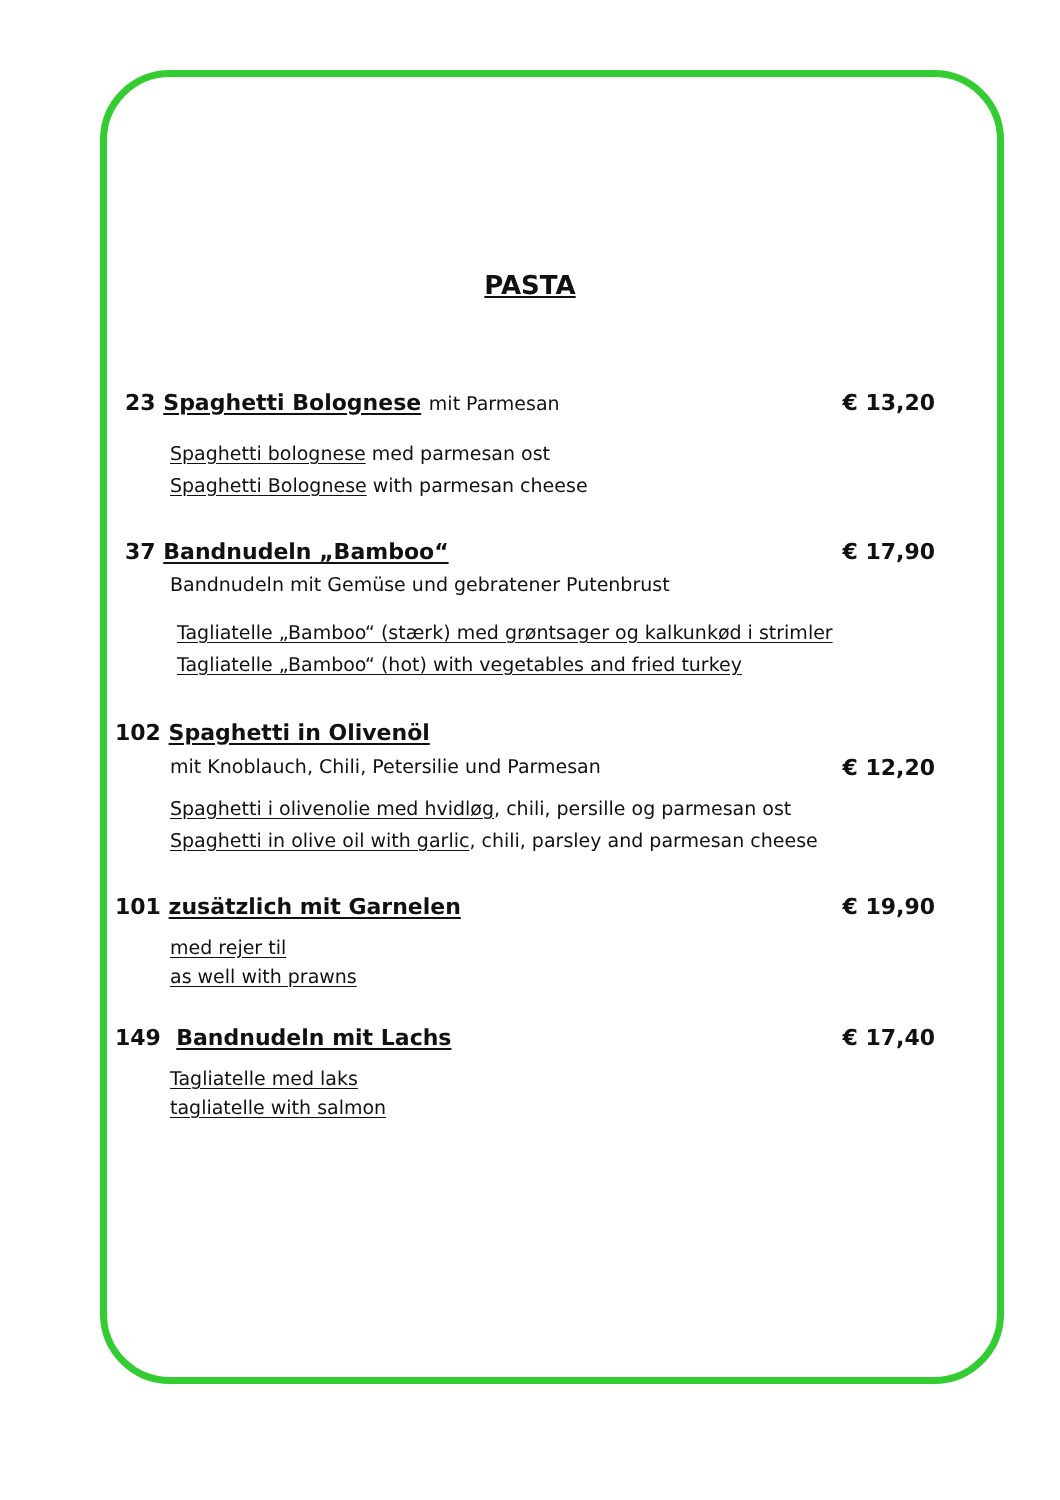PASTA
23 Spaghetti Bolognese mit Parmesan € 13,20
Spaghetti bolognese med parmesan ost
Spaghetti Bolognese with parmesan cheese
37 Bandnudeln „Bamboo“€ 17,90
Bandnudeln mit Gemüse und gebratener Putenbrust
Tagliatelle „Bamboo“ (stærk) med grøntsager og kalkunkød i strimler
Tagliatelle „Bamboo“ (hot) with vegetables and fried turkey
102 Spaghetti in Olivenöl
mit Knoblauch, Chili, Petersilie und Parmesan € 12,20
Spaghetti i olivenolie med hvidløg, chili, persille og parmesan ost
Spaghetti in olive oil with garlic, chili, parsley and parmesan cheese
101 zusätzlich mit Garnelen € 19,90
med rejer til
as well with prawns
149 Bandnudeln mit Lachs € 17,40
Tagliatelle med laks
tagliatelle with salmon